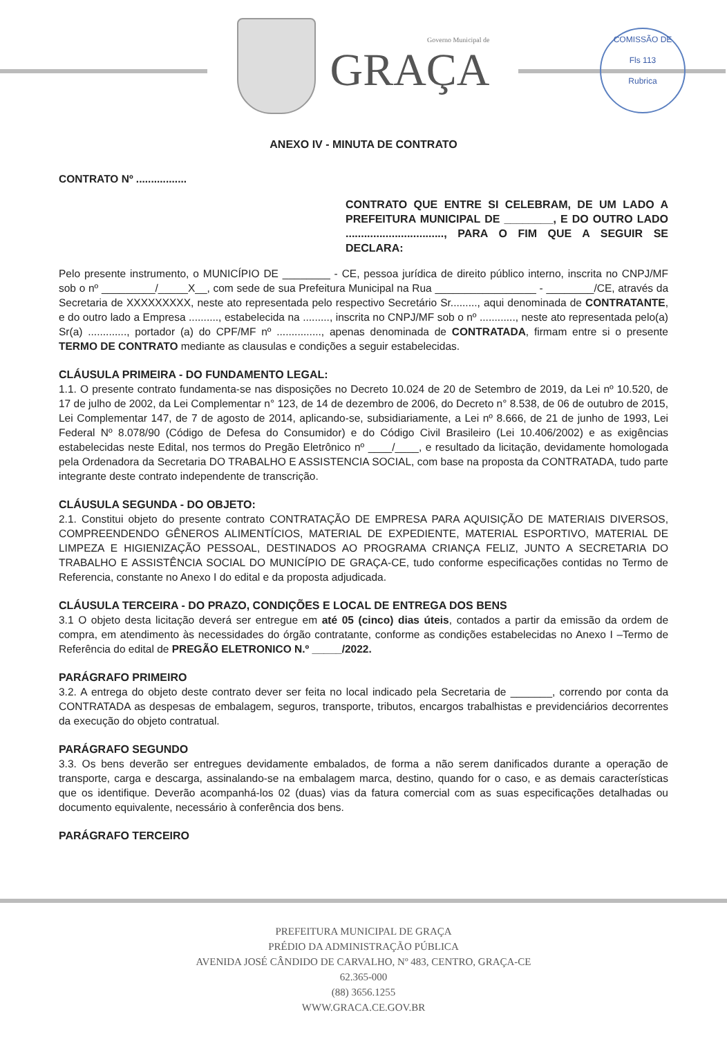Governo Municipal de
GRAÇA
COMISSÃO DE
Fls 113
Rubrica
ANEXO IV - MINUTA DE CONTRATO
CONTRATO Nº .................
CONTRATO QUE ENTRE SI CELEBRAM, DE UM LADO A PREFEITURA MUNICIPAL DE ________, E DO OUTRO LADO ................................, PARA O FIM QUE A SEGUIR SE DECLARA:
Pelo presente instrumento, o MUNICÍPIO DE ________ - CE, pessoa jurídica de direito público interno, inscrita no CNPJ/MF sob o nº _________/_____X__, com sede de sua Prefeitura Municipal na Rua _________________ - ________/CE, através da Secretaria de XXXXXXXXX, neste ato representada pelo respectivo Secretário Sr........., aqui denominada de CONTRATANTE, e do outro lado a Empresa .........., estabelecida na ........., inscrita no CNPJ/MF sob o nº ............, neste ato representada pelo(a) Sr(a) ............., portador (a) do CPF/MF nº ..............., apenas denominada de CONTRATADA, firmam entre si o presente TERMO DE CONTRATO mediante as clausulas e condições a seguir estabelecidas.
CLÁUSULA PRIMEIRA - DO FUNDAMENTO LEGAL:
1.1. O presente contrato fundamenta-se nas disposições no Decreto 10.024 de 20 de Setembro de 2019, da Lei nº 10.520, de 17 de julho de 2002, da Lei Complementar n° 123, de 14 de dezembro de 2006, do Decreto n° 8.538, de 06 de outubro de 2015, Lei Complementar 147, de 7 de agosto de 2014, aplicando-se, subsidiariamente, a Lei nº 8.666, de 21 de junho de 1993, Lei Federal Nº 8.078/90 (Código de Defesa do Consumidor) e do Código Civil Brasileiro (Lei 10.406/2002) e as exigências estabelecidas neste Edital, nos termos do Pregão Eletrônico nº ____/____, e resultado da licitação, devidamente homologada pela Ordenadora da Secretaria DO TRABALHO E ASSISTENCIA SOCIAL, com base na proposta da CONTRATADA, tudo parte integrante deste contrato independente de transcrição.
CLÁUSULA SEGUNDA - DO OBJETO:
2.1. Constitui objeto do presente contrato CONTRATAÇÃO DE EMPRESA PARA AQUISIÇÃO DE MATERIAIS DIVERSOS, COMPREENDENDO GÊNEROS ALIMENTÍCIOS, MATERIAL DE EXPEDIENTE, MATERIAL ESPORTIVO, MATERIAL DE LIMPEZA E HIGIENIZAÇÃO PESSOAL, DESTINADOS AO PROGRAMA CRIANÇA FELIZ, JUNTO A SECRETARIA DO TRABALHO E ASSISTÊNCIA SOCIAL DO MUNICÍPIO DE GRAÇA-CE, tudo conforme especificações contidas no Termo de Referencia, constante no Anexo I do edital e da proposta adjudicada.
CLÁUSULA TERCEIRA - DO PRAZO, CONDIÇÕES E LOCAL DE ENTREGA DOS BENS
3.1 O objeto desta licitação deverá ser entregue em até 05 (cinco) dias úteis, contados a partir da emissão da ordem de compra, em atendimento às necessidades do órgão contratante, conforme as condições estabelecidas no Anexo I –Termo de Referência do edital de PREGÃO ELETRONICO N.º _____/2022.
PARÁGRAFO PRIMEIRO
3.2. A entrega do objeto deste contrato dever ser feita no local indicado pela Secretaria de _______, correndo por conta da CONTRATADA as despesas de embalagem, seguros, transporte, tributos, encargos trabalhistas e previdenciários decorrentes da execução do objeto contratual.
PARÁGRAFO SEGUNDO
3.3. Os bens deverão ser entregues devidamente embalados, de forma a não serem danificados durante a operação de transporte, carga e descarga, assinalando-se na embalagem marca, destino, quando for o caso, e as demais características que os identifique. Deverão acompanhá-los 02 (duas) vias da fatura comercial com as suas especificações detalhadas ou documento equivalente, necessário à conferência dos bens.
PARÁGRAFO TERCEIRO
PREFEITURA MUNICIPAL DE GRAÇA
PRÉDIO DA ADMINISTRAÇÃO PÚBLICA
AVENIDA JOSÉ CÂNDIDO DE CARVALHO, Nº 483, CENTRO, GRAÇA-CE
62.365-000
(88) 3656.1255
WWW.GRACA.CE.GOV.BR